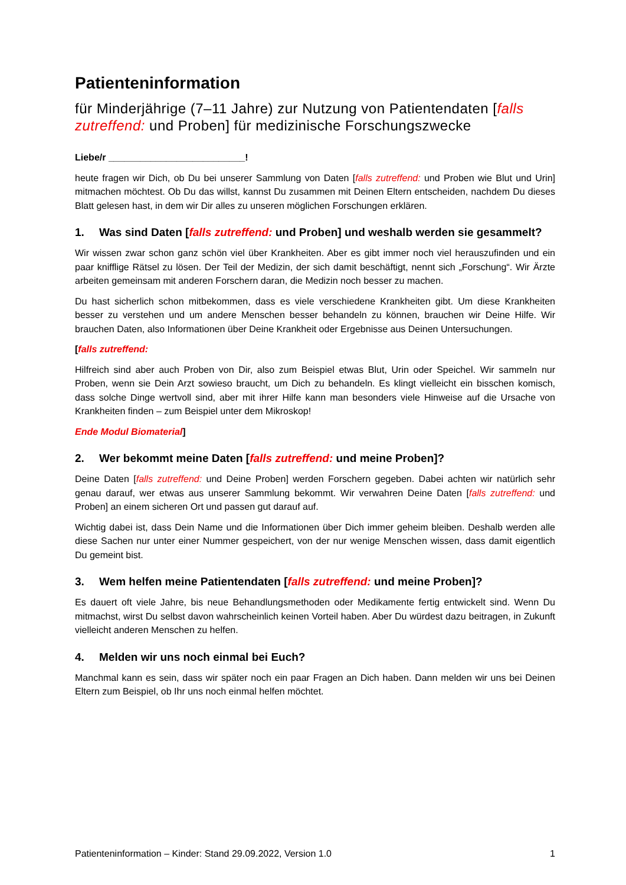Patienteninformation
für Minderjährige (7–11 Jahre) zur Nutzung von Patientendaten [falls zutreffend: und Proben] für medizinische Forschungszwecke
Liebe/r __________________________!
heute fragen wir Dich, ob Du bei unserer Sammlung von Daten [falls zutreffend: und Proben wie Blut und Urin] mitmachen möchtest. Ob Du das willst, kannst Du zusammen mit Deinen Eltern entscheiden, nachdem Du dieses Blatt gelesen hast, in dem wir Dir alles zu unseren möglichen Forschungen erklären.
1. Was sind Daten [falls zutreffend: und Proben] und weshalb werden sie gesammelt?
Wir wissen zwar schon ganz schön viel über Krankheiten. Aber es gibt immer noch viel herauszufinden und ein paar knifflige Rätsel zu lösen. Der Teil der Medizin, der sich damit beschäftigt, nennt sich „Forschung“. Wir Ärzte arbeiten gemeinsam mit anderen Forschern daran, die Medizin noch besser zu machen.
Du hast sicherlich schon mitbekommen, dass es viele verschiedene Krankheiten gibt. Um diese Krankheiten besser zu verstehen und um andere Menschen besser behandeln zu können, brauchen wir Deine Hilfe. Wir brauchen Daten, also Informationen über Deine Krankheit oder Ergebnisse aus Deinen Untersuchungen.
[falls zutreffend:
Hilfreich sind aber auch Proben von Dir, also zum Beispiel etwas Blut, Urin oder Speichel. Wir sammeln nur Proben, wenn sie Dein Arzt sowieso braucht, um Dich zu behandeln. Es klingt vielleicht ein bisschen komisch, dass solche Dinge wertvoll sind, aber mit ihrer Hilfe kann man besonders viele Hinweise auf die Ursache von Krankheiten finden – zum Beispiel unter dem Mikroskop!
Ende Modul Biomaterial]
2. Wer bekommt meine Daten [falls zutreffend: und meine Proben]?
Deine Daten [falls zutreffend: und Deine Proben] werden Forschern gegeben. Dabei achten wir natürlich sehr genau darauf, wer etwas aus unserer Sammlung bekommt. Wir verwahren Deine Daten [falls zutreffend: und Proben] an einem sicheren Ort und passen gut darauf auf.
Wichtig dabei ist, dass Dein Name und die Informationen über Dich immer geheim bleiben. Deshalb werden alle diese Sachen nur unter einer Nummer gespeichert, von der nur wenige Menschen wissen, dass damit eigentlich Du gemeint bist.
3. Wem helfen meine Patientendaten [falls zutreffend: und meine Proben]?
Es dauert oft viele Jahre, bis neue Behandlungsmethoden oder Medikamente fertig entwickelt sind. Wenn Du mitmachst, wirst Du selbst davon wahrscheinlich keinen Vorteil haben. Aber Du würdest dazu beitragen, in Zukunft vielleicht anderen Menschen zu helfen.
4. Melden wir uns noch einmal bei Euch?
Manchmal kann es sein, dass wir später noch ein paar Fragen an Dich haben. Dann melden wir uns bei Deinen Eltern zum Beispiel, ob Ihr uns noch einmal helfen möchtet.
Patienteninformation – Kinder: Stand 29.09.2022, Version 1.0 1